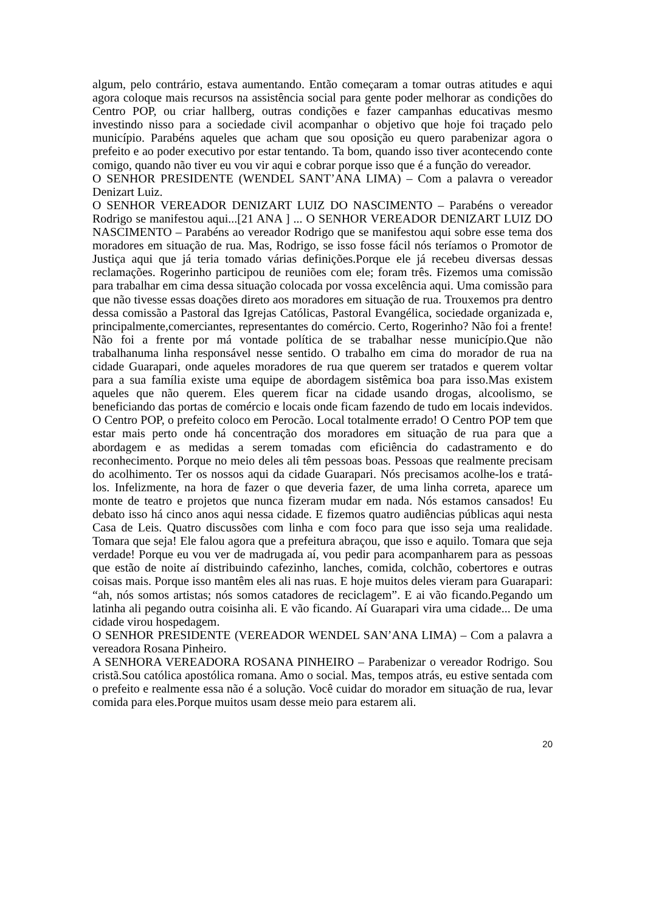algum, pelo contrário, estava aumentando. Então começaram a tomar outras atitudes e aqui agora coloque mais recursos na assistência social para gente poder melhorar as condições do Centro POP, ou criar hallberg, outras condições e fazer campanhas educativas mesmo investindo nisso para a sociedade civil acompanhar o objetivo que hoje foi traçado pelo município. Parabéns aqueles que acham que sou oposição eu quero parabenizar agora o prefeito e ao poder executivo por estar tentando. Ta bom, quando isso tiver acontecendo conte comigo, quando não tiver eu vou vir aqui e cobrar porque isso que é a função do vereador.
O SENHOR PRESIDENTE (WENDEL SANT’ANA LIMA) – Com a palavra o vereador Denizart Luiz.
O SENHOR VEREADOR DENIZART LUIZ DO NASCIMENTO – Parabéns o vereador Rodrigo se manifestou aqui...[21 ANA ] ... O SENHOR VEREADOR DENIZART LUIZ DO NASCIMENTO – Parabéns ao vereador Rodrigo que se manifestou aqui sobre esse tema dos moradores em situação de rua. Mas, Rodrigo, se isso fosse fácil nós teríamos o Promotor de Justiça aqui que já teria tomado várias definições.Porque ele já recebeu diversas dessas reclamações. Rogerinho participou de reuniões com ele; foram três. Fizemos uma comissão para trabalhar em cima dessa situação colocada por vossa excelência aqui. Uma comissão para que não tivesse essas doações direto aos moradores em situação de rua. Trouxemos pra dentro dessa comissão a Pastoral das Igrejas Católicas, Pastoral Evangélica, sociedade organizada e, principalmente,comerciantes, representantes do comércio. Certo, Rogerinho? Não foi a frente! Não foi a frente por má vontade política de se trabalhar nesse município.Que não trabalhanuma linha responsável nesse sentido. O trabalho em cima do morador de rua na cidade Guarapari, onde aqueles moradores de rua que querem ser tratados e querem voltar para a sua família existe uma equipe de abordagem sistêmica boa para isso.Mas existem aqueles que não querem. Eles querem ficar na cidade usando drogas, alcoolismo, se beneficiando das portas de comércio e locais onde ficam fazendo de tudo em locais indevidos. O Centro POP, o prefeito coloco em Perocão. Local totalmente errado! O Centro POP tem que estar mais perto onde há concentração dos moradores em situação de rua para que a abordagem e as medidas a serem tomadas com eficiência do cadastramento e do reconhecimento. Porque no meio deles ali têm pessoas boas. Pessoas que realmente precisam do acolhimento. Ter os nossos aqui da cidade Guarapari. Nós precisamos acolhe-los e tratá-los. Infelizmente, na hora de fazer o que deveria fazer, de uma linha correta, aparece um monte de teatro e projetos que nunca fizeram mudar em nada. Nós estamos cansados! Eu debato isso há cinco anos aqui nessa cidade. E fizemos quatro audiências públicas aqui nesta Casa de Leis. Quatro discussões com linha e com foco para que isso seja uma realidade. Tomara que seja! Ele falou agora que a prefeitura abraçou, que isso e aquilo. Tomara que seja verdade! Porque eu vou ver de madrugada aí, vou pedir para acompanharem para as pessoas que estão de noite aí distribuindo cafezinho, lanches, comida, colchão, cobertores e outras coisas mais. Porque isso mantêm eles ali nas ruas. E hoje muitos deles vieram para Guarapari: “ah, nós somos artistas; nós somos catadores de reciclagem”. E ai vão ficando.Pegando um latinha ali pegando outra coisinha ali. E vão ficando. Aí Guarapari vira uma cidade... De uma cidade virou hospedagem.
O SENHOR PRESIDENTE (VEREADOR WENDEL SAN’ANA LIMA) – Com a palavra a vereadora Rosana Pinheiro.
A SENHORA VEREADORA ROSANA PINHEIRO – Parabenizar o vereador Rodrigo. Sou cristã.Sou católica apostólica romana. Amo o social. Mas, tempos atrás, eu estive sentada com o prefeito e realmente essa não é a solução. Você cuidar do morador em situação de rua, levar comida para eles.Porque muitos usam desse meio para estarem ali.
20